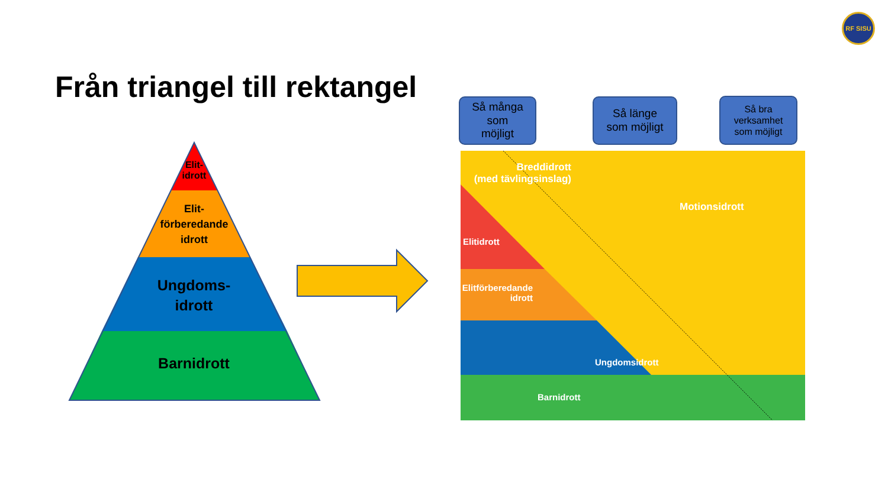RF SISU
Från triangel till rektangel
Elit-
idrott
Elit-
förberedande
idrott
Ungdoms-
idrott
Barnidrott
Så många
som
möjligt
Så länge
som möjligt
Så bra
verksamhet
som möjligt
Breddidrott
(med tävlingsinslag)
Motionsidrott
Elitidrott
Elitförberedande
idrott
Ungdomsidrott
Barnidrott